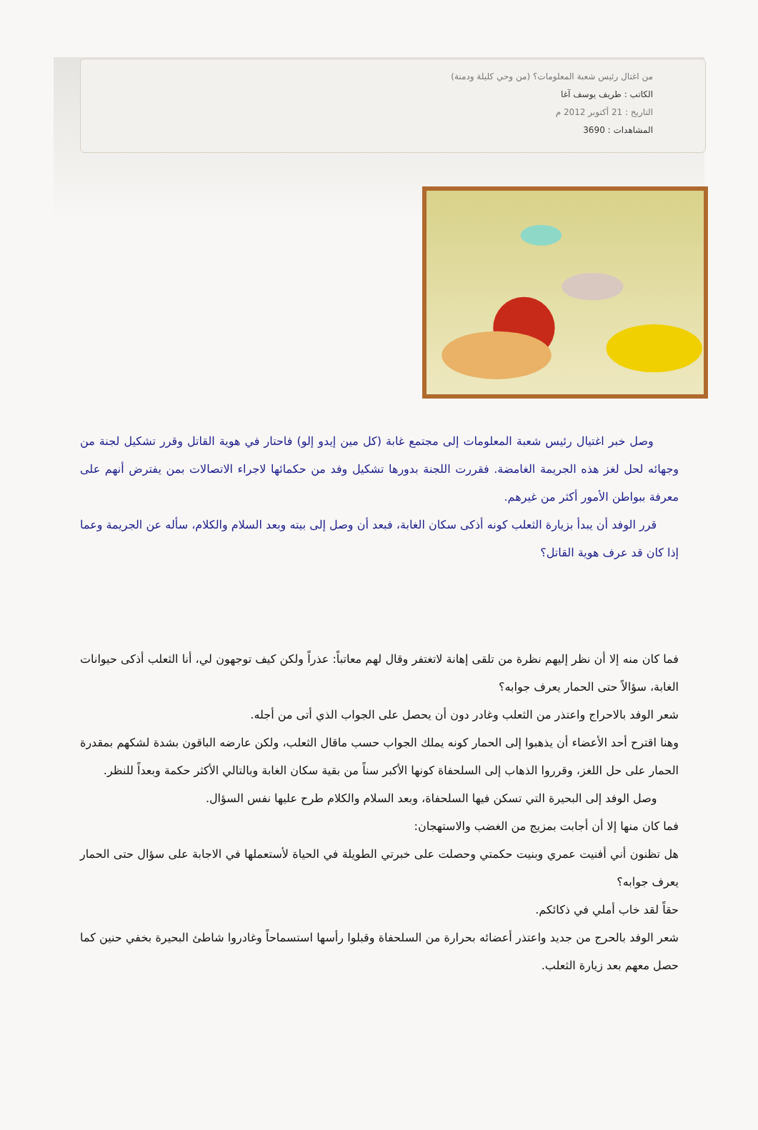من اغتال رئيس شعبة المعلومات؟ (من وحي كليلة ودمنة)
الكاتب : طريف يوسف آغا
التاريخ : 21 أكتوبر 2012 م
المشاهدات : 3690
وصل خبر اغتيال رئيس شعبة المعلومات إلى مجتمع غابة (كل مين إيدو إلو) فاحتار في هوية القاتل وقرر تشكيل لجنة من وجهائه لحل لغز هذه الجريمة الغامضة. فقررت اللجنة بدورها تشكيل وفد من حكمائها لاجراء الاتصالات بمن يفترض أنهم على معرفة ببواطن الأمور أكثر من غيرهم.
قرر الوفد أن يبدأ بزيارة الثعلب كونه أذكى سكان الغابة، فبعد أن وصل إلى بيته وبعد السلام والكلام، سأله عن الجريمة وعما إذا كان قد عرف هوية القاتل؟
فما كان منه إلا أن نظر إليهم نظرة من تلقى إهانة لاتغتفر وقال لهم معاتباً: عذراً ولكن كيف توجهون لي، أنا الثعلب أذكى حيوانات الغابة، سؤالاً حتى الحمار يعرف جوابه؟
شعر الوفد بالاحراج واعتذر من الثعلب وغادر دون أن يحصل على الجواب الذي أتى من أجله.
وهنا اقترح أحد الأعضاء أن يذهبوا إلى الحمار كونه يملك الجواب حسب ماقال الثعلب، ولكن عارضه الباقون بشدة لشكهم بمقدرة الحمار على حل اللغز، وقرروا الذهاب إلى السلحفاة كونها الأكبر سناً من بقية سكان الغابة وبالتالي الأكثر حكمة وبعداً للنظر.
وصل الوفد إلى البحيرة التي تسكن فيها السلحفاة، وبعد السلام والكلام طرح عليها نفس السؤال.
فما كان منها إلا أن أجابت بمزيج من الغضب والاستهجان:
هل تظنون أني أفنيت عمري وبنيت حكمتي وحصلت على خبرتي الطويلة في الحياة لأستعملها في الاجابة على سؤال حتى الحمار يعرف جوابه؟
حقاً لقد خاب أملي في ذكائكم.
شعر الوفد بالحرج من جديد واعتذر أعضائه بحرارة من السلحفاة وقبلوا رأسها استسماحاً وغادروا شاطئ البحيرة بخفي حنين كما حصل معهم بعد زيارة الثعلب.